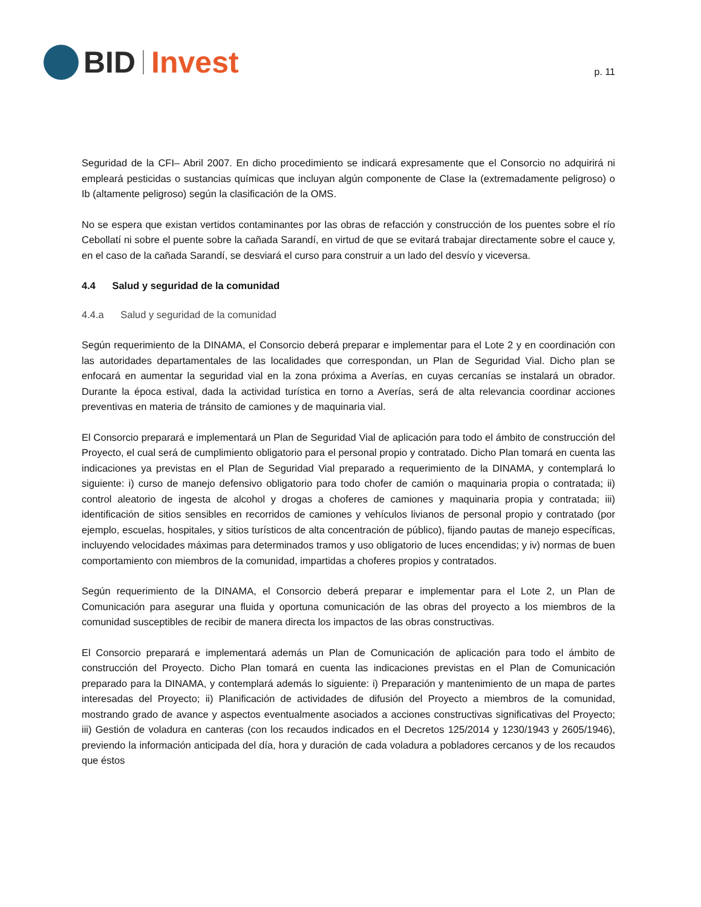BID Invest
p. 11
Seguridad de la CFI– Abril 2007. En dicho procedimiento se indicará expresamente que el Consorcio no adquirirá ni empleará pesticidas o sustancias químicas que incluyan algún componente de Clase Ia (extremadamente peligroso) o Ib (altamente peligroso) según la clasificación de la OMS.
No se espera que existan vertidos contaminantes por las obras de refacción y construcción de los puentes sobre el río Cebollatí ni sobre el puente sobre la cañada Sarandí, en virtud de que se evitará trabajar directamente sobre el cauce y, en el caso de la cañada Sarandí, se desviará el curso para construir a un lado del desvío y viceversa.
4.4 Salud y seguridad de la comunidad
4.4.a Salud y seguridad de la comunidad
Según requerimiento de la DINAMA, el Consorcio deberá preparar e implementar para el Lote 2 y en coordinación con las autoridades departamentales de las localidades que correspondan, un Plan de Seguridad Vial. Dicho plan se enfocará en aumentar la seguridad vial en la zona próxima a Averías, en cuyas cercanías se instalará un obrador. Durante la época estival, dada la actividad turística en torno a Averías, será de alta relevancia coordinar acciones preventivas en materia de tránsito de camiones y de maquinaria vial.
El Consorcio preparará e implementará un Plan de Seguridad Vial de aplicación para todo el ámbito de construcción del Proyecto, el cual será de cumplimiento obligatorio para el personal propio y contratado. Dicho Plan tomará en cuenta las indicaciones ya previstas en el Plan de Seguridad Vial preparado a requerimiento de la DINAMA, y contemplará lo siguiente: i) curso de manejo defensivo obligatorio para todo chofer de camión o maquinaria propia o contratada; ii) control aleatorio de ingesta de alcohol y drogas a choferes de camiones y maquinaria propia y contratada; iii) identificación de sitios sensibles en recorridos de camiones y vehículos livianos de personal propio y contratado (por ejemplo, escuelas, hospitales, y sitios turísticos de alta concentración de público), fijando pautas de manejo específicas, incluyendo velocidades máximas para determinados tramos y uso obligatorio de luces encendidas; y iv) normas de buen comportamiento con miembros de la comunidad, impartidas a choferes propios y contratados.
Según requerimiento de la DINAMA, el Consorcio deberá preparar e implementar para el Lote 2, un Plan de Comunicación para asegurar una fluida y oportuna comunicación de las obras del proyecto a los miembros de la comunidad susceptibles de recibir de manera directa los impactos de las obras constructivas.
El Consorcio preparará e implementará además un Plan de Comunicación de aplicación para todo el ámbito de construcción del Proyecto. Dicho Plan tomará en cuenta las indicaciones previstas en el Plan de Comunicación preparado para la DINAMA, y contemplará además lo siguiente: i) Preparación y mantenimiento de un mapa de partes interesadas del Proyecto; ii) Planificación de actividades de difusión del Proyecto a miembros de la comunidad, mostrando grado de avance y aspectos eventualmente asociados a acciones constructivas significativas del Proyecto; iii) Gestión de voladura en canteras (con los recaudos indicados en el Decretos 125/2014 y 1230/1943 y 2605/1946), previendo la información anticipada del día, hora y duración de cada voladura a pobladores cercanos y de los recaudos que éstos